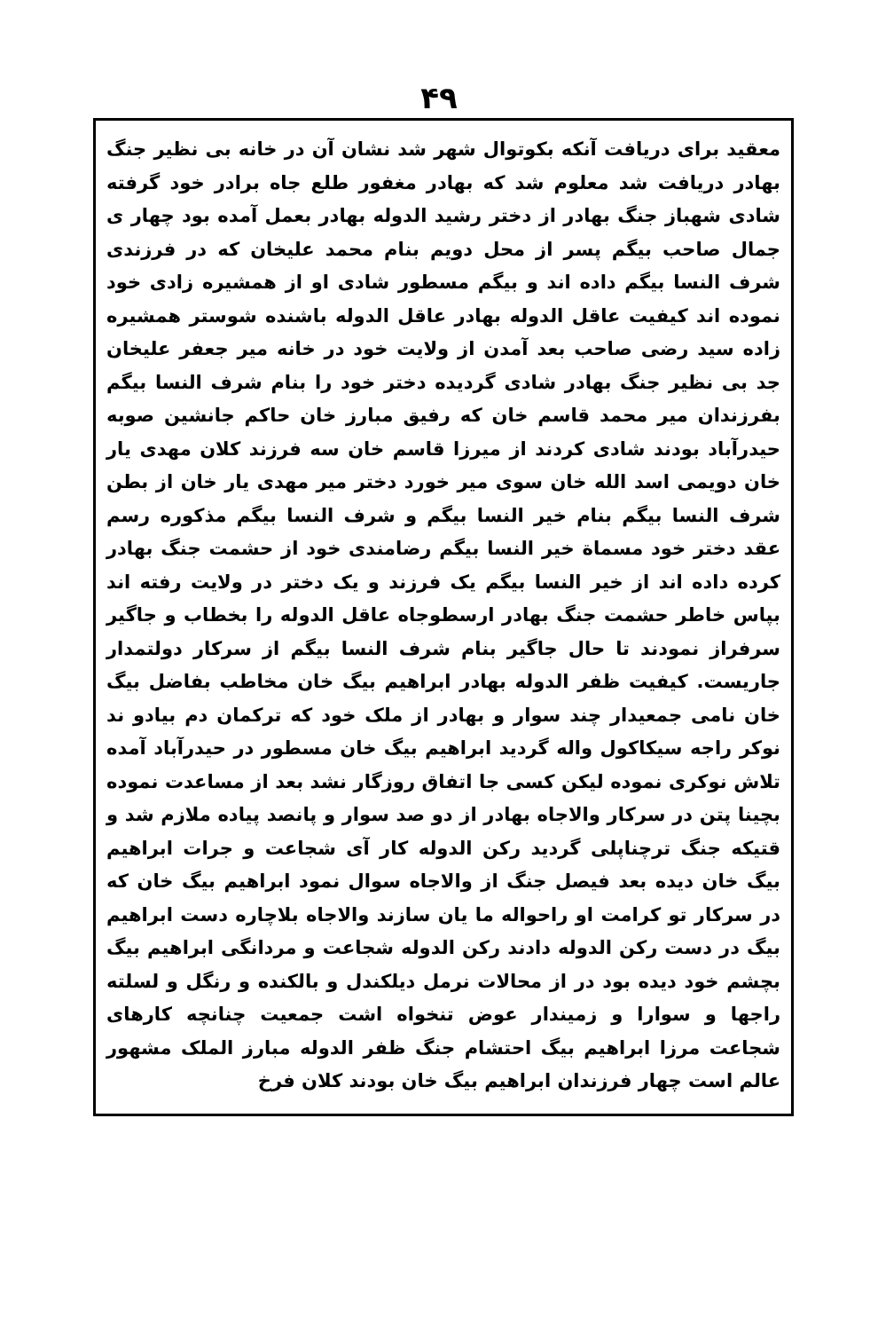۴۹
معقید برای دریافت آنکه بکوتوال شهر شد نشان آن در خانه بی نظیر جنگ بهادر دریافت شد معلوم شد که بهادر مغفور طلع جاه برادر خود گرفته شادی شهباز جنگ بهادر از دختر رشید الدوله بهادر بعمل آمده بود چهار ی جمال صاحب بیگم پسر از محل دویم بنام محمد علیخان که در فرزندی شرف النسا بیگم داده اند و بیگم مسطور شادی او از همشیره زادی خود نموده اند کیفیت عاقل الدوله بهادر عاقل الدوله باشنده شوستر همشیره زاده سید رضی صاحب بعد آمدن از ولایت خود در خانه میر جعفر علیخان جد بی نظیر جنگ بهادر شادی گردیده دختر خود را بنام شرف النسا بیگم بفرزندان میر محمد قاسم خان که رفیق مبارز خان حاکم جانشین صوبه حیدرآباد بودند شادی کردند از میرزا قاسم خان سه فرزند کلان مهدی یار خان دویمی اسد الله خان سوی میر خورد دختر میر مهدی یار خان از بطن شرف النسا بیگم بنام خیر النسا بیگم و شرف النسا بیگم مذکوره رسم عقد دختر خود مسماة خیر النسا بیگم رضامندی خود از حشمت جنگ بهادر کرده داده اند از خیر النسا بیگم یک فرزند و یک دختر در ولایت رفته اند بپاس خاطر حشمت جنگ بهادر ارسطوجاه عاقل الدوله را بخطاب و جاگیر سرفراز نمودند تا حال جاگیر بنام شرف النسا بیگم از سرکار دولتمدار جاریست. کیفیت ظفر الدوله بهادر ابراهیم بیگ خان مخاطب بفاضل بیگ خان نامی جمعیدار چند سوار و بهادر از ملک خود که ترکمان دم بیادو ند نوکر راجه سیکاکول واله گردید ابراهیم بیگ خان مسطور در حیدرآباد آمده تلاش نوکری نموده لیکن کسی جا اتفاق روزگار نشد بعد از مساعدت نموده بچینا پتن در سرکار والاجاه بهادر از دو صد سوار و پانصد پیاده ملازم شد و قتیکه جنگ ترچناپلی گردید رکن الدوله کار آی شجاعت و جرات ابراهیم بیگ خان دیده بعد فیصل جنگ از والاجاه سوال نمود ابراهیم بیگ خان که در سرکار تو کرامت او راحواله ما یان سازند والاجاه بلاچاره دست ابراهیم بیگ در دست رکن الدوله دادند رکن الدوله شجاعت و مردانگی ابراهیم بیگ بچشم خود دیده بود در از محالات نرمل دیلکندل و بالکنده و رنگل و لسلته راجها و سوارا و زمیندار عوض تنخواه اشت جمعیت چنانچه کارهای شجاعت مرزا ابراهیم بیگ احتشام جنگ ظفر الدوله مبارز الملک مشهور عالم است چهار فرزندان ابراهیم بیگ خان بودند کلان فرخ